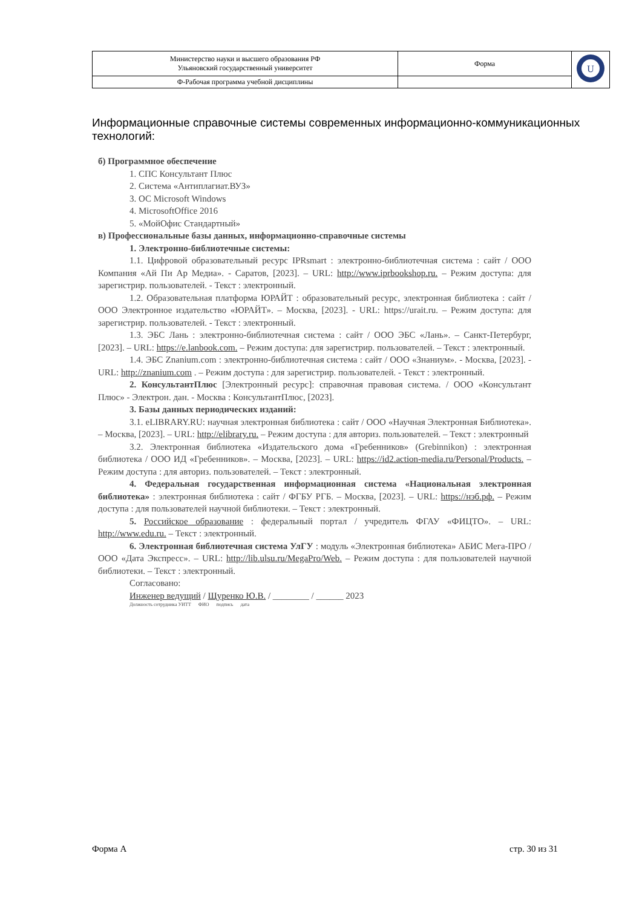| Министерство науки и высшего образования РФ Ульяновский государственный университет | Форма | U |
| Ф-Рабочая программа учебной дисциплины | | |
Информационные справочные системы современных информационно-коммуникационных технологий:
б) Программное обеспечение
1. СПС Консультант Плюс
2. Система «Антиплагиат.ВУЗ»
3. ОС Microsoft Windows
4. MicrosoftOffice 2016
5. «МойОфис Стандартный»
в) Профессиональные базы данных, информационно-справочные системы
1. Электронно-библиотечные системы:
1.1. Цифровой образовательный ресурс IPRsmart : электронно-библиотечная система : сайт / ООО Компания «Ай Пи Ар Медиа». - Саратов, [2023]. – URL: http://www.iprbookshop.ru. – Режим доступа: для зарегистрир. пользователей. - Текст : электронный.
1.2. Образовательная платформа ЮРАЙТ : образовательный ресурс, электронная библиотека : сайт / ООО Электронное издательство «ЮРАЙТ». – Москва, [2023]. - URL: https://urait.ru. – Режим доступа: для зарегистрир. пользователей. - Текст : электронный.
1.3. ЭБС Лань : электронно-библиотечная система : сайт / ООО ЭБС «Лань». – Санкт-Петербург, [2023]. – URL: https://e.lanbook.com. – Режим доступа: для зарегистрир. пользователей. – Текст : электронный.
1.4. ЭБС Znanium.com : электронно-библиотечная система : сайт / ООО «Знаниум». - Москва, [2023]. - URL: http://znanium.com . – Режим доступа : для зарегистрир. пользователей. - Текст : электронный.
2. КонсультантПлюс [Электронный ресурс]: справочная правовая система. / ООО «Консультант Плюс» - Электрон. дан. - Москва : КонсультантПлюс, [2023].
3. Базы данных периодических изданий:
3.1. eLIBRARY.RU: научная электронная библиотека : сайт / ООО «Научная Электронная Библиотека». – Москва, [2023]. – URL: http://elibrary.ru. – Режим доступа : для авториз. пользователей. – Текст : электронный
3.2. Электронная библиотека «Издательского дома «Гребенников» (Grebinnikon) : электронная библиотека / ООО ИД «Гребенников». – Москва, [2023]. – URL: https://id2.action-media.ru/Personal/Products. – Режим доступа : для авториз. пользователей. – Текст : электронный.
4. Федеральная государственная информационная система «Национальная электронная библиотека» : электронная библиотека : сайт / ФГБУ РГБ. – Москва, [2023]. – URL: https://нэб.рф. – Режим доступа : для пользователей научной библиотеки. – Текст : электронный.
5. Российское образование : федеральный портал / учредитель ФГАУ «ФИЦТО». – URL: http://www.edu.ru. – Текст : электронный.
6. Электронная библиотечная система УлГУ : модуль «Электронная библиотека» АБИС Мега-ПРО / ООО «Дата Экспресс». – URL: http://lib.ulsu.ru/MegaPro/Web. – Режим доступа : для пользователей научной библиотеки. – Текст : электронный.
Согласовано:
Инженер ведущий / Щуренко Ю.В. / ________ / ______ 2023
Должность сотрудника УИТТ ФИО подпись дата
Форма А стр. 30 из 31